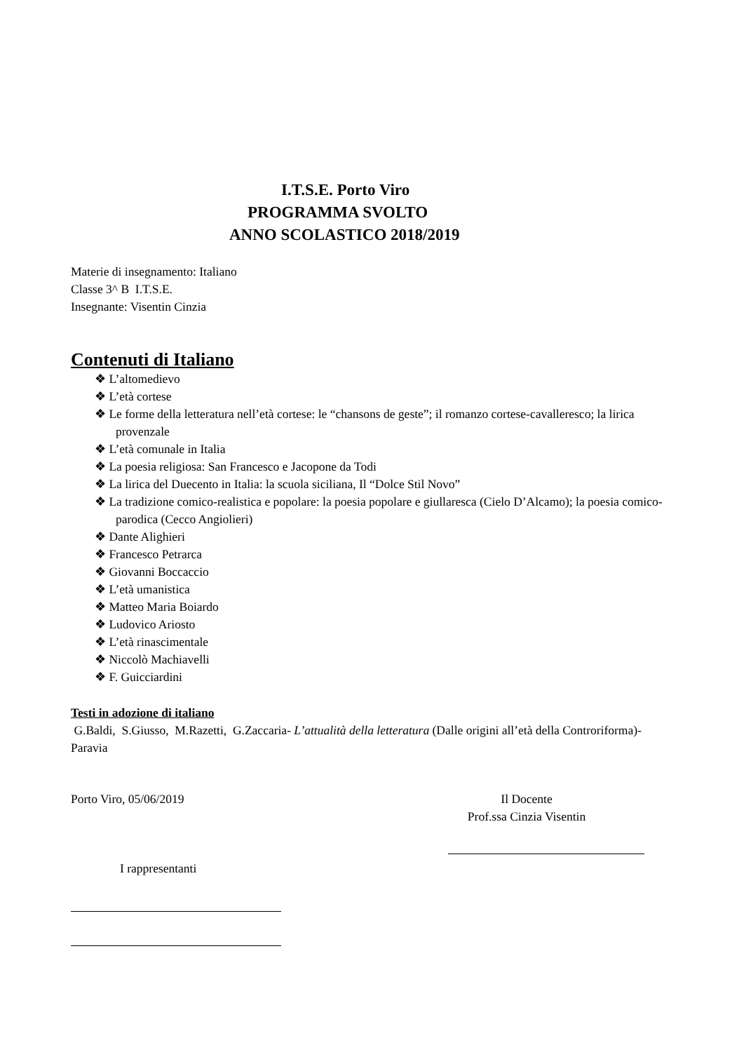I.T.S.E. Porto Viro
PROGRAMMA SVOLTO
ANNO SCOLASTICO 2018/2019
Materie di insegnamento: Italiano
Classe 3^ B I.T.S.E.
Insegnante: Visentin Cinzia
Contenuti di Italiano
❖ L’altomedievo
❖ L’età cortese
❖ Le forme della letteratura nell’età cortese: le “chansons de geste”; il romanzo cortese-cavalleresco; la lirica provenzale
❖ L’età comunale in Italia
❖ La poesia religiosa: San Francesco e Jacopone da Todi
❖ La lirica del Duecento in Italia: la scuola siciliana, Il “Dolce Stil Novo”
❖ La tradizione comico-realistica e popolare: la poesia popolare e giullaresca (Cielo D’Alcamo); la poesia comico-parodica (Cecco Angiolieri)
❖ Dante Alighieri
❖ Francesco Petrarca
❖ Giovanni Boccaccio
❖ L’età umanistica
❖ Matteo Maria Boiardo
❖ Ludovico Ariosto
❖ L’età rinascimentale
❖ Niccolò Machiavelli
❖ F. Guicciardini
Testi in adozione di italiano
G.Baldi, S.Giusso, M.Razetti, G.Zaccaria- L’attualità della letteratura (Dalle origini all’età della Controriforma)-Paravia
Porto Viro, 05/06/2019 Il Docente
Prof.ssa Cinzia Visentin
I rappresentanti